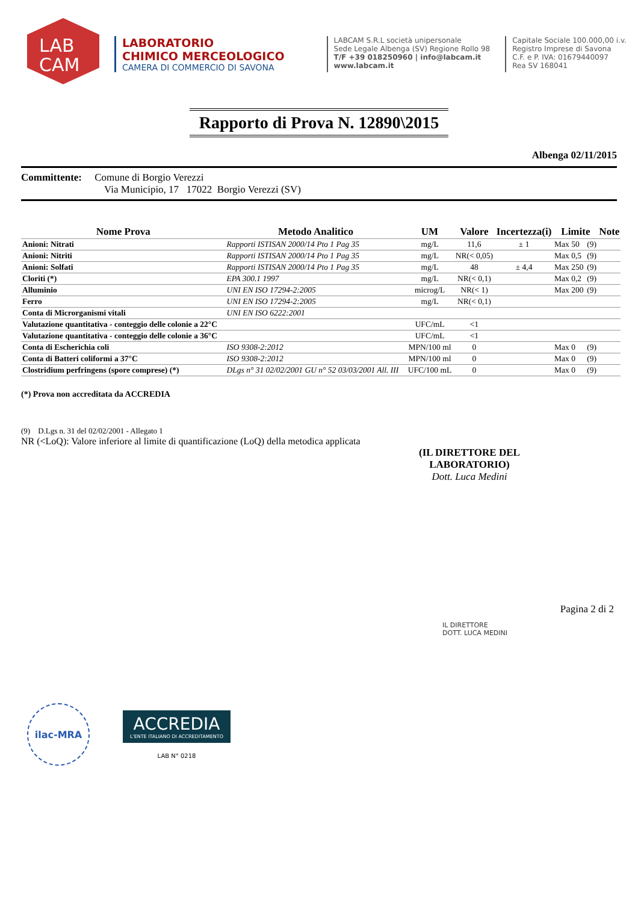LAB
CAM
LABORATORIO
CHIMICO MERCEOLOGICO
CAMERA DI COMMERCIO DI SAVONA
LABCAM S.R.L società unipersonale
Sede Legale Albenga (SV) Regione Rollo 98
T/F +39 018250960 | info@labcam.it
www.labcam.it
Capitale Sociale 100.000,00 i.v.
Registro Imprese di Savona
C.F. e P. IVA: 01679440097
Rea SV 168041
Rapporto di Prova N. 12890\2015
Albenga 02/11/2015
Committente: Comune di Borgio Verezzi
Via Municipio, 17 17022 Borgio Verezzi (SV)
| Nome Prova | Metodo Analitico | UM | Valore | Incertezza(i) | Limite | | Note |
| --- | --- | --- | --- | --- | --- | --- | --- |
| Anioni: Nitrati | Rapporti ISTISAN 2000/14 Pto 1 Pag 35 | mg/L | 11,6 | ± 1 | Max 50 | (9) | |
| Anioni: Nitriti | Rapporti ISTISAN 2000/14 Pto 1 Pag 35 | mg/L | NR(< 0,05) | | Max 0,5 | (9) | |
| Anioni: Solfati | Rapporti ISTISAN 2000/14 Pto 1 Pag 35 | mg/L | 48 | ± 4,4 | Max 250 | (9) | |
| Cloriti (*) | EPA 300.1 1997 | mg/L | NR(< 0,1) | | Max 0,2 | (9) | |
| Alluminio | UNI EN ISO 17294-2:2005 | microg/L | NR(< 1) | | Max 200 | (9) | |
| Ferro | UNI EN ISO 17294-2:2005 | mg/L | NR(< 0,1) | | | | |
| Conta di Microrganismi vitali | UNI EN ISO 6222:2001 | | | | | | |
| Valutazione quantitativa - conteggio delle colonie a 22°C | | UFC/mL | <1 | | | | |
| Valutazione quantitativa - conteggio delle colonie a 36°C | | UFC/mL | <1 | | | | |
| Conta di Escherichia coli | ISO 9308-2:2012 | MPN/100 ml | 0 | | Max 0 | (9) | |
| Conta di Batteri coliformi a 37°C | ISO 9308-2:2012 | MPN/100 ml | 0 | | Max 0 | (9) | |
| Clostridium perfringens (spore comprese) (*) | DLgs n° 31 02/02/2001 GU n° 52 03/03/2001 All. III | UFC/100 mL | 0 | | Max 0 | (9) | |
(*) Prova non accreditata da ACCREDIA
(9) D.Lgs n. 31 del 02/02/2001 - Allegato 1
NR (<LoQ): Valore inferiore al limite di quantificazione (LoQ) della metodica applicata
(IL DIRETTORE DEL LABORATORIO)
Dott. Luca Medini
Pagina 2 di 2
IL DIRETTORE
DOTT. LUCA MEDINI
ilac-MRA
ACCREDIA
L'ENTE ITALIANO DI ACCREDITAMENTO
LAB N° 0218